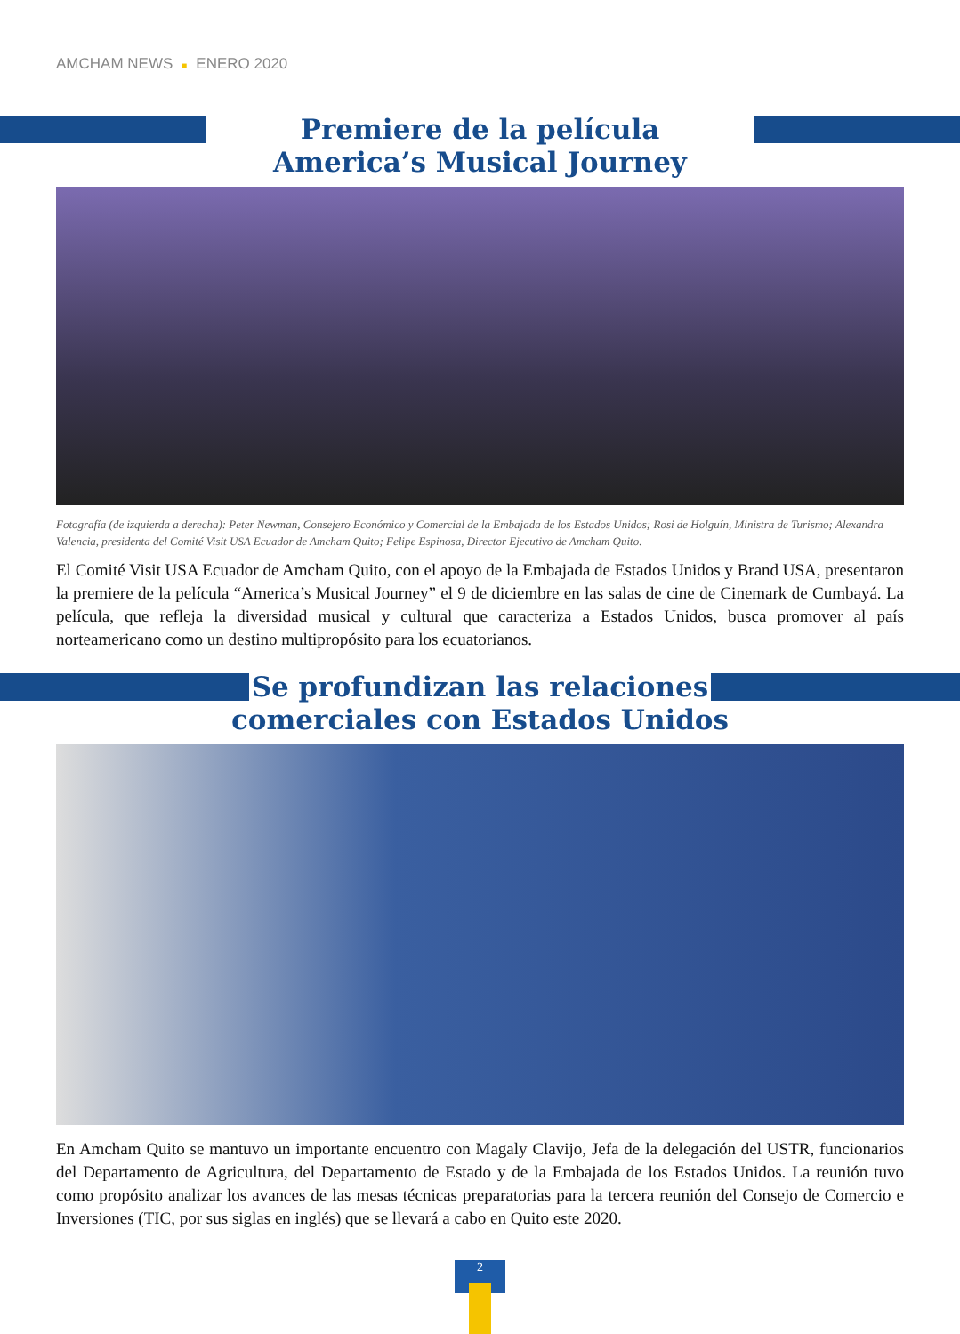AMCHAM NEWS ■ ENERO 2020
Premiere de la película
America’s Musical Journey
Fotografía (de izquierda a derecha): Peter Newman, Consejero Económico y Comercial de la Embajada de los Estados Unidos; Rosi de Holguín, Ministra de Turismo; Alexandra Valencia, presidenta del Comité Visit USA Ecuador de Amcham Quito; Felipe Espinosa, Director Ejecutivo de Amcham Quito.
El Comité Visit USA Ecuador de Amcham Quito, con el apoyo de la Embajada de Estados Unidos y Brand USA, presentaron la premiere de la película “America’s Musical Journey” el 9 de diciembre en las salas de cine de Cinemark de Cumbayá. La película, que refleja la diversidad musical y cultural que caracteriza a Estados Unidos, busca promover al país norteamericano como un destino multipropósito para los ecuatorianos.
Se profundizan las relaciones
comerciales con Estados Unidos
En Amcham Quito se mantuvo un importante encuentro con Magaly Clavijo, Jefa de la delegación del USTR, funcionarios del Departamento de Agricultura, del Departamento de Estado y de la Embajada de los Estados Unidos. La reunión tuvo como propósito analizar los avances de las mesas técnicas preparatorias para la tercera reunión del Consejo de Comercio e Inversiones (TIC, por sus siglas en inglés) que se llevará a cabo en Quito este 2020.
2